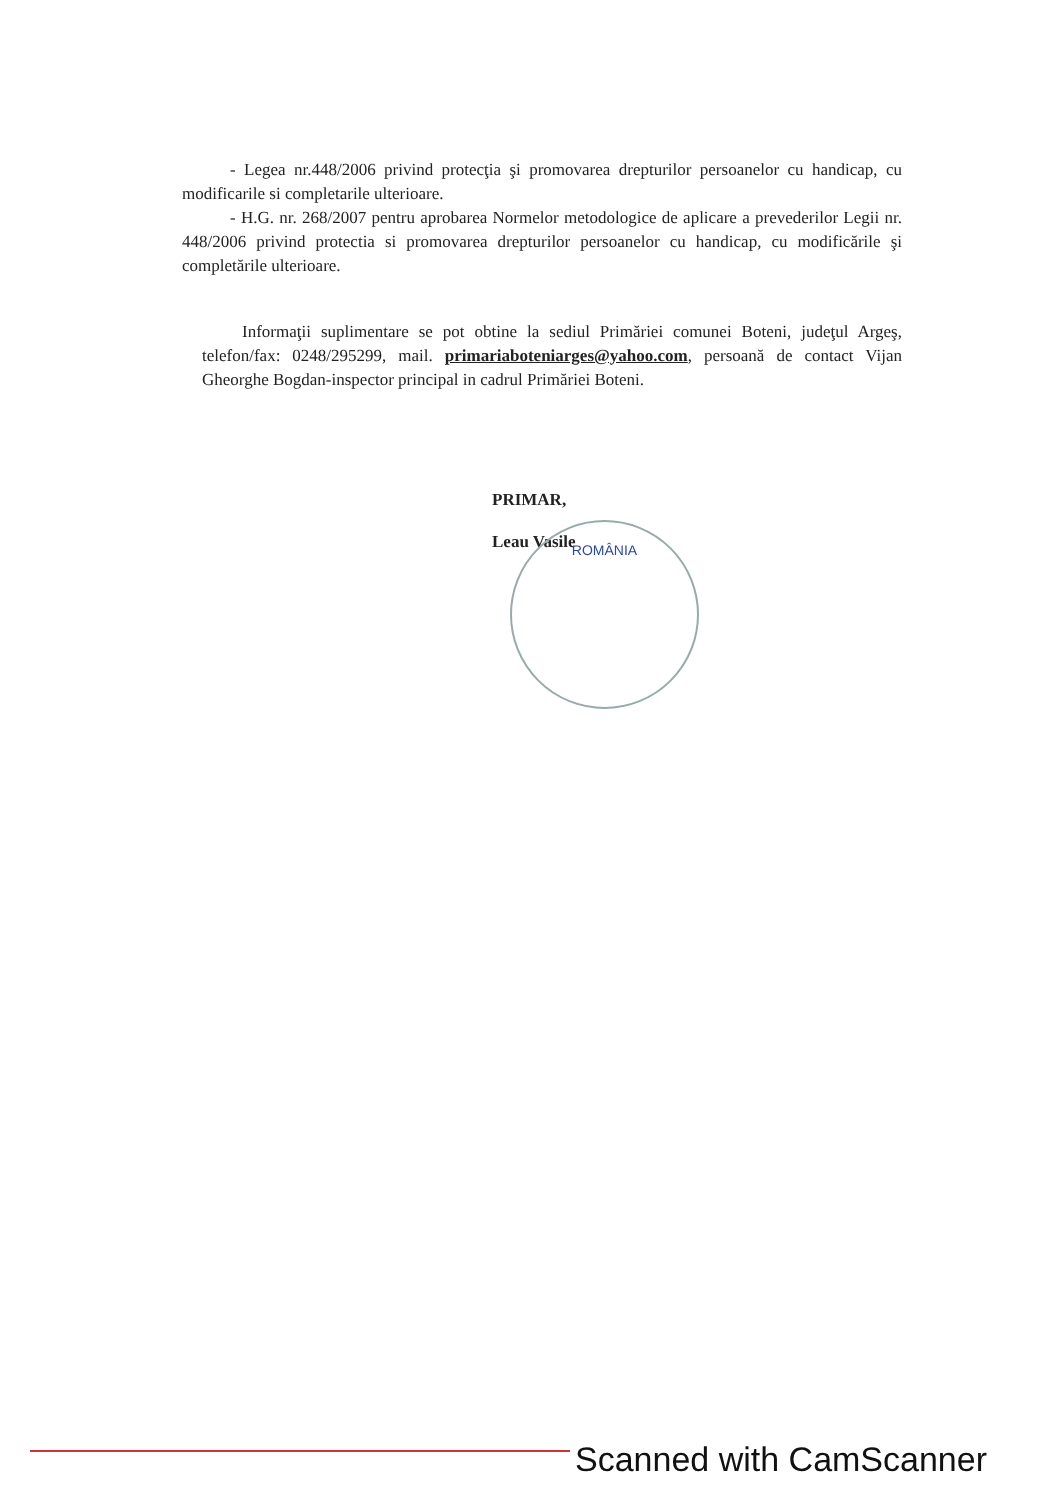- Legea nr.448/2006 privind protecţia şi promovarea drepturilor persoanelor cu handicap, cu modificarile si completarile ulterioare.
- H.G. nr. 268/2007 pentru aprobarea Normelor metodologice de aplicare a prevederilor Legii nr. 448/2006 privind protectia si promovarea drepturilor persoanelor cu handicap, cu modificările şi completările ulterioare.
Informaţii suplimentare se pot obtine la sediul Primăriei comunei Boteni, judeţul Argeş, telefon/fax: 0248/295299, mail. primariaboteniarges@yahoo.com, persoană de contact Vijan Gheorghe Bogdan-inspector principal in cadrul Primăriei Boteni.
PRIMAR,
Leau Vasile
ROMÂNIA
Scanned with CamScanner